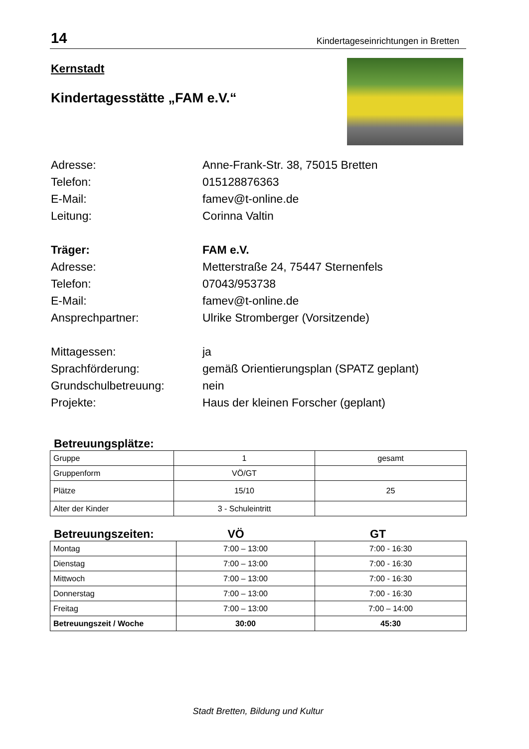14 Kindertageseinrichtungen in Bretten
Kernstadt
Kindertagesstätte „FAM e.V.“
Adresse: Anne-Frank-Str. 38, 75015 Bretten Telefon: 015128876363 E-Mail: famev@t-online.de Leitung: Corinna Valtin
Träger: FAM e.V. Adresse: Metterstraße 24, 75447 Sternenfels Telefon: 07043/953738 E-Mail: famev@t-online.de Ansprechpartner: Ulrike Stromberger (Vorsitzende)
Mittagessen: ja Sprachförderung: gemäß Orientierungsplan (SPATZ geplant) Grundschulbetreuung: nein Projekte: Haus der kleinen Forscher (geplant)
Betreuungsplätze:
| Gruppe | 1 | gesamt |
| Gruppenform | VÖ/GT | |
| Plätze | 15/10 | 25 |
| Alter der Kinder | 3 - Schuleintritt | |
Betreuungszeiten: VÖ GT
| Montag | 7:00 – 13:00 | 7:00 - 16:30 |
| Dienstag | 7:00 – 13:00 | 7:00 - 16:30 |
| Mittwoch | 7:00 – 13:00 | 7:00 - 16:30 |
| Donnerstag | 7:00 – 13:00 | 7:00 - 16:30 |
| Freitag | 7:00 – 13:00 | 7:00 – 14:00 |
| Betreuungszeit / Woche | 30:00 | 45:30 |
Stadt Bretten, Bildung und Kultur